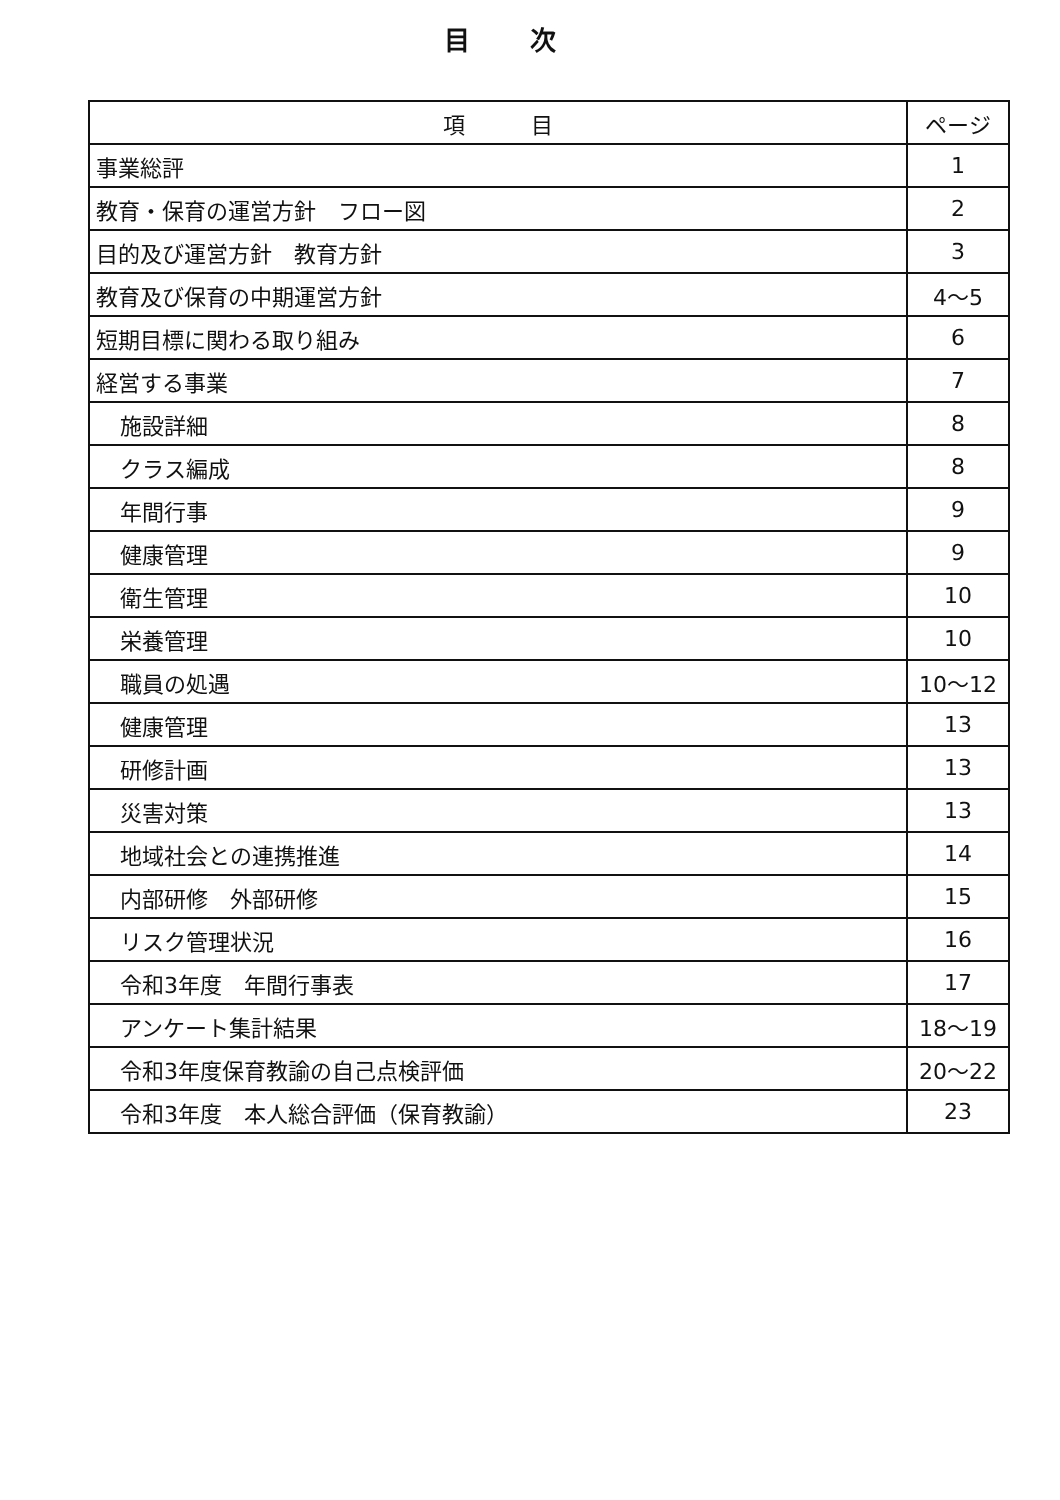目次
| 項 目 | ページ |
| --- | --- |
| 事業総評 | 1 |
| 教育・保育の運営方針 フロー図 | 2 |
| 目的及び運営方針 教育方針 | 3 |
| 教育及び保育の中期運営方針 | 4～5 |
| 短期目標に関わる取り組み | 6 |
| 経営する事業 | 7 |
| 施設詳細 | 8 |
| クラス編成 | 8 |
| 年間行事 | 9 |
| 健康管理 | 9 |
| 衛生管理 | 10 |
| 栄養管理 | 10 |
| 職員の処遇 | 10～12 |
| 健康管理 | 13 |
| 研修計画 | 13 |
| 災害対策 | 13 |
| 地域社会との連携推進 | 14 |
| 内部研修 外部研修 | 15 |
| リスク管理状況 | 16 |
| 令和3年度 年間行事表 | 17 |
| アンケート集計結果 | 18～19 |
| 令和3年度保育教諭の自己点検評価 | 20～22 |
| 令和3年度 本人総合評価（保育教諭） | 23 |